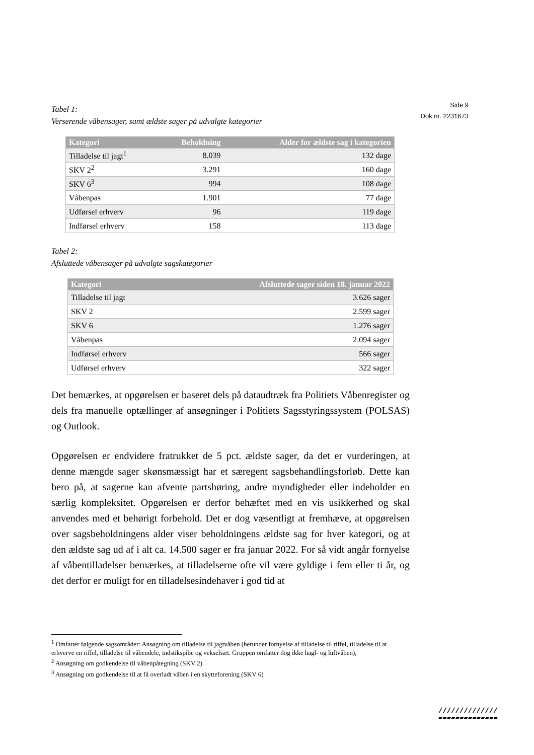Side 9
Dok.nr. 2231673
Tabel 1:
Verserende våbensager, samt ældste sager på udvalgte kategorier
| Kategori | Beholdning | Alder for ældste sag i kategorien |
| --- | --- | --- |
| Tilladelse til jagt<sup>1</sup> | 8.039 | 132 dage |
| SKV 2<sup>2</sup> | 3.291 | 160 dage |
| SKV 6<sup>3</sup> | 994 | 108 dage |
| Våbenpas | 1.901 | 77 dage |
| Udførsel erhverv | 96 | 119 dage |
| Indførsel erhverv | 158 | 113 dage |
Tabel 2:
Afsluttede våbensager på udvalgte sagskategorier
| Kategori | Afsluttede sager siden 18. januar 2022 |
| --- | --- |
| Tilladelse til jagt | 3.626 sager |
| SKV 2 | 2.599 sager |
| SKV 6 | 1.276 sager |
| Våbenpas | 2.094 sager |
| Indførsel erhverv | 566 sager |
| Udførsel erhverv | 322 sager |
Det bemærkes, at opgørelsen er baseret dels på dataudtræk fra Politiets Våbenregister og dels fra manuelle optællinger af ansøgninger i Politiets Sagsstyringssystem (POLSAS) og Outlook.
Opgørelsen er endvidere fratrukket de 5 pct. ældste sager, da det er vurderingen, at denne mængde sager skønsmæssigt har et særegent sagsbehandlingsforløb. Dette kan bero på, at sagerne kan afvente partshøring, andre myndigheder eller indeholder en særlig kompleksitet. Opgørelsen er derfor behæftet med en vis usikkerhed og skal anvendes med et behørigt forbehold. Det er dog væsentligt at fremhæve, at opgørelsen over sagsbeholdningens alder viser beholdningens ældste sag for hver kategori, og at den ældste sag ud af i alt ca. 14.500 sager er fra januar 2022. For så vidt angår fornyelse af våbentilladelser bemærkes, at tilladelserne ofte vil være gyldige i fem eller ti år, og det derfor er muligt for en tilladelsesindehaver i god tid at
<sup>1</sup> Omfatter følgende sagsområder: Ansøgning om tilladelse til jagtvåben (herunder fornyelse af tilladelse til riffel, tilladelse til at erhverve en riffel, tilladelse til våbendele, indstikspibe og vekselsæt. Gruppen omfatter dog ikke hagl- og luftvåben),
<sup>2</sup> Ansøgning om godkendelse til våbenpåtegning (SKV 2)
<sup>3</sup> Ansøgning om godkendelse til at få overladt våben i en skytteforening (SKV 6)
//////////////
▰▰▰▰▰▰▰▰▰▰▰▰▰▰